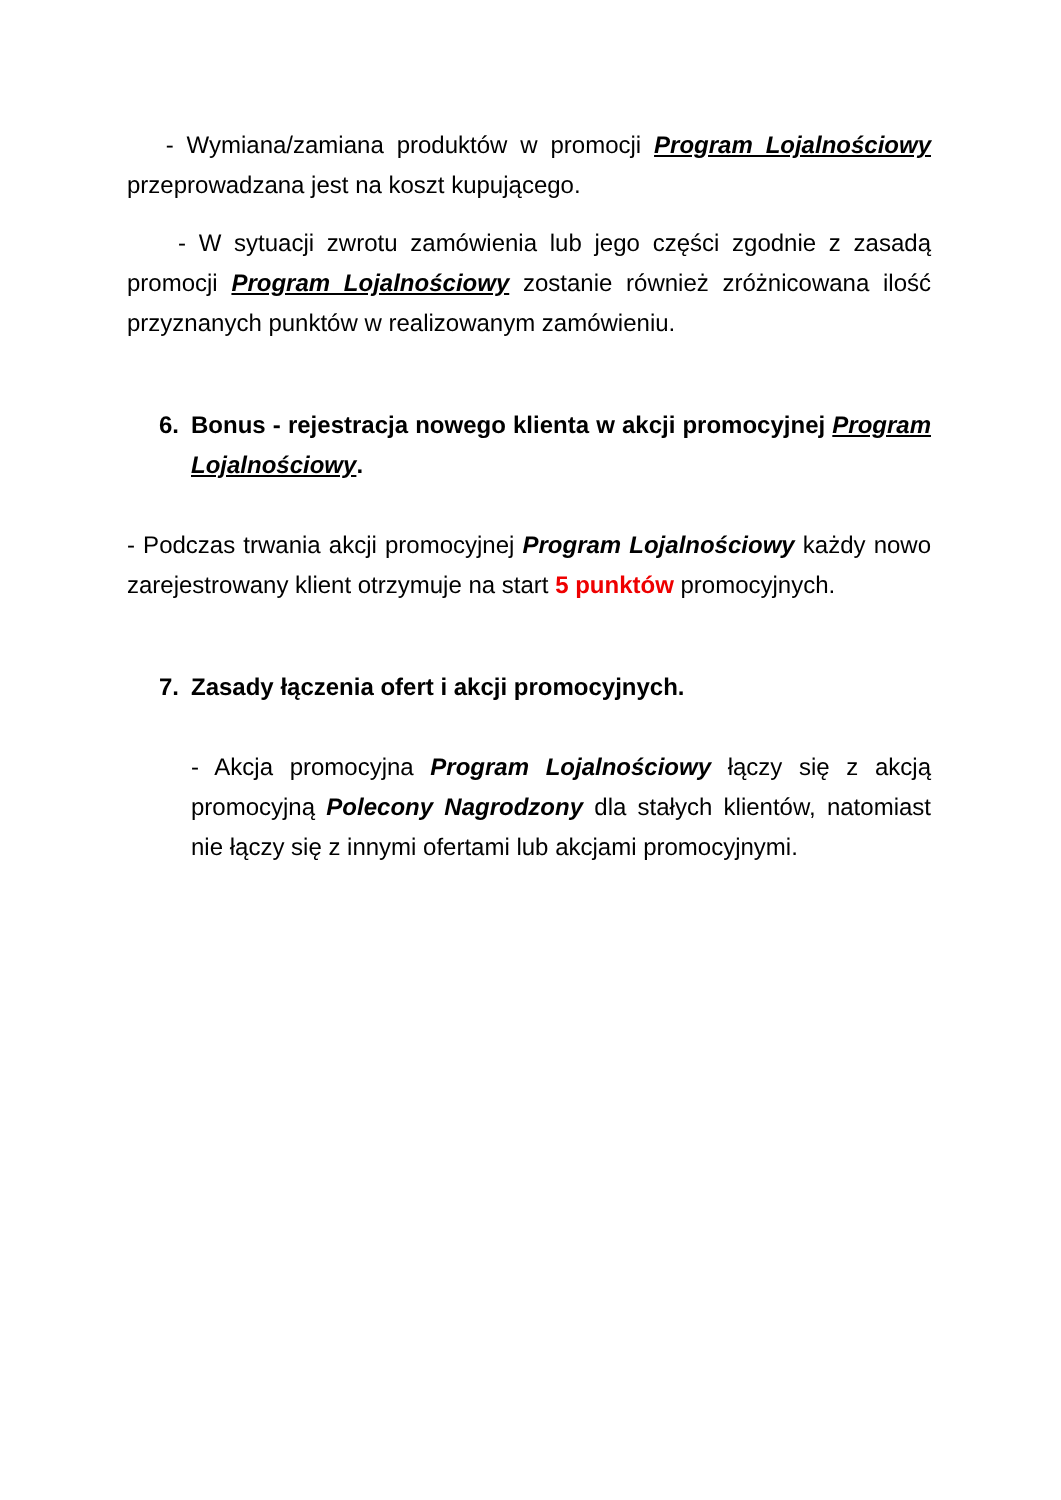- Wymiana/zamiana produktów w promocji Program Lojalnościowy przeprowadzana jest na koszt kupującego.
- W sytuacji zwrotu zamówienia lub jego części zgodnie z zasadą promocji Program Lojalnościowy zostanie również zróżnicowana ilość przyznanych punktów w realizowanym zamówieniu.
6. Bonus - rejestracja nowego klienta w akcji promocyjnej Program Lojalnościowy.
- Podczas trwania akcji promocyjnej Program Lojalnościowy każdy nowo zarejestrowany klient otrzymuje na start 5 punktów promocyjnych.
7. Zasady łączenia ofert i akcji promocyjnych.
- Akcja promocyjna Program Lojalnościowy łączy się z akcją promocyjną Polecony Nagrodzony dla stałych klientów, natomiast nie łączy się z innymi ofertami lub akcjami promocyjnymi.